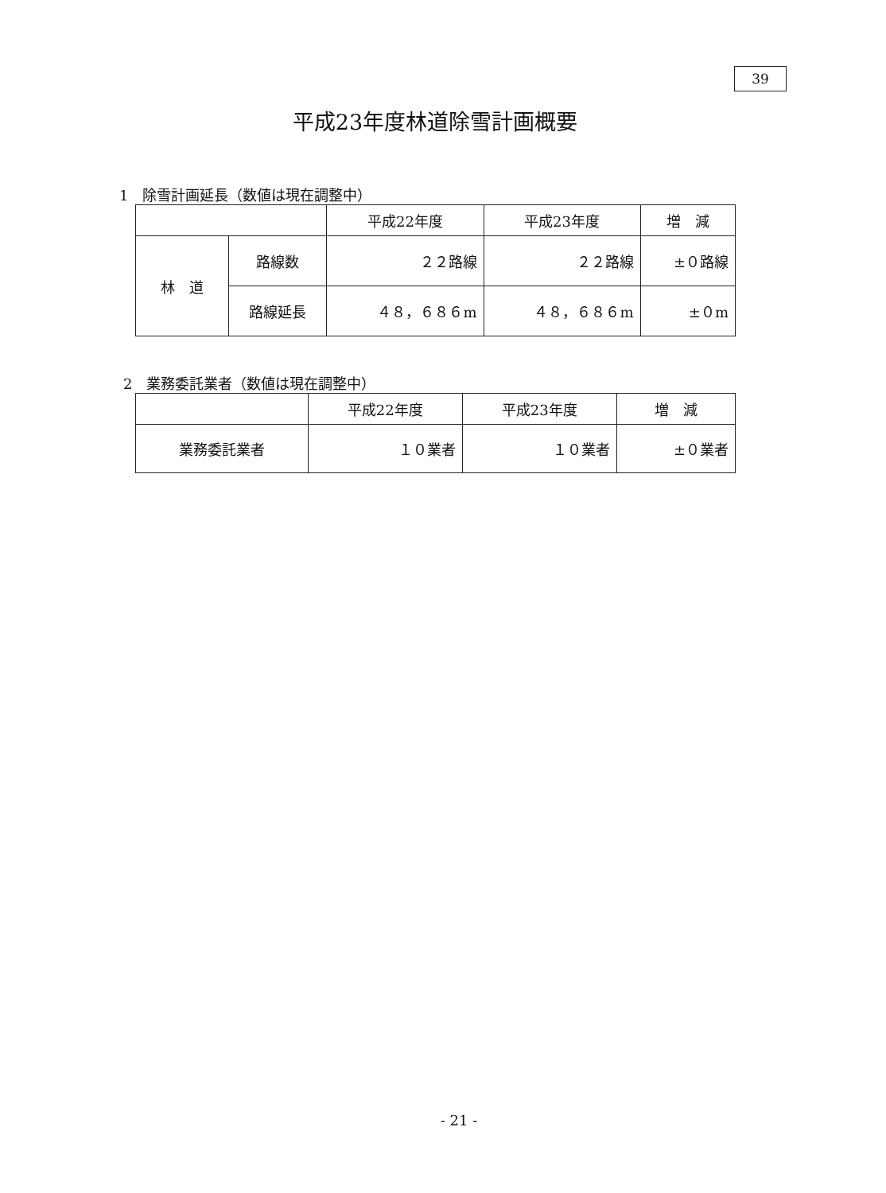39
平成23年度林道除雪計画概要
1　除雪計画延長（数値は現在調整中）
| | | 平成22年度 | 平成23年度 | 増 減 |
| --- | --- | --- | --- | --- |
| 林 道 | 路線数 | ２２路線 | ２２路線 | ±０路線 |
| | 路線延長 | ４８，６８６m | ４８，６８６m | ±０m |
2　業務委託業者（数値は現在調整中）
| | 平成22年度 | 平成23年度 | 増 減 |
| --- | --- | --- | --- |
| 業務委託業者 | １０業者 | １０業者 | ±０業者 |
- 21 -